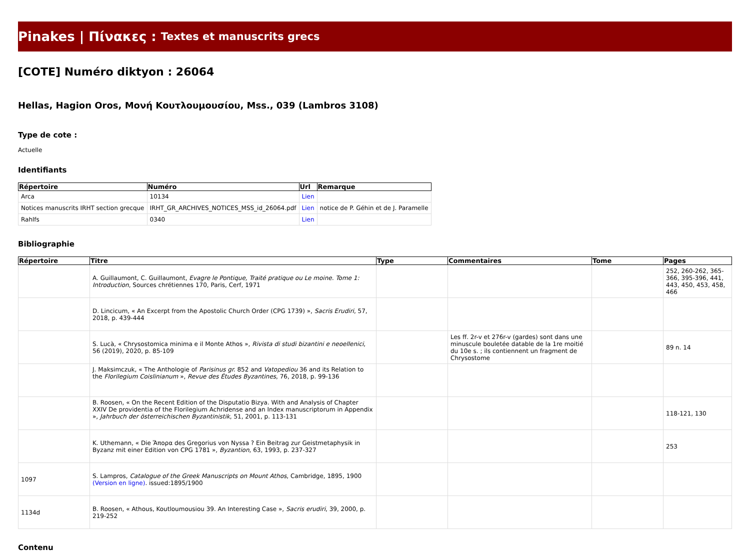Pinakes | Πίνακες : Textes et manuscrits grecs
[COTE] Numéro diktyon : 26064
Hellas, Hagion Oros, Μονή Κουτλουμουσίου, Mss., 039 (Lambros 3108)
Type de cote :
Actuelle
Identifiants
| Répertoire | Numéro | Url | Remarque |
| --- | --- | --- | --- |
| Arca | 10134 | Lien | |
| Notices manuscrits IRHT section grecque | IRHT_GR_ARCHIVES_NOTICES_MSS_id_26064.pdf | Lien | notice de P. Géhin et de J. Paramelle |
| Rahlfs | 0340 | Lien | |
Bibliographie
| Répertoire | Titre | Type | Commentaires | Tome | Pages |
| --- | --- | --- | --- | --- | --- |
| | A. Guillaumont, C. Guillaumont, Evagre le Pontique, Traité pratique ou Le moine. Tome 1: Introduction , Sources chrétiennes 170, Paris, Cerf, 1971 | | | | 252, 260-262, 365-366, 395-396, 441, 443, 450, 453, 458, 466 |
| | D. Lincicum, « An Excerpt from the Apostolic Church Order (CPG 1739) », Sacris Erudiri , 57, 2018, p. 439-444 | | | | |
| | S. Lucà, « Chrysostomica minima e il Monte Athos », Rivista di studi bizantini e neoellenici , 56 (2019), 2020, p. 85-109 | | Les ff. 2r-v et 276r-v (gardes) sont dans une minuscule bouletée datable de la 1re moitié du 10e s. ; ils contiennent un fragment de Chrysostome | | 89 n. 14 |
| | J. Maksimczuk, « The Anthologie of Parisinus gr. 852 and Vatopediou 36 and its Relation to the Florilegium Coislinianum », Revue des Études Byzantines , 76, 2018, p. 99-136 | | | | |
| | B. Roosen, « On the Recent Edition of the Disputatio Bizya. With and Analysis of Chapter XXIV De providentia of the Florilegium Achridense and an Index manuscriptorum in Appendix », Jahrbuch der österreichischen Byzantinistik , 51, 2001, p. 113-131 | | | | 118-121, 130 |
| | K. Uthemann, « Die Ἄπορα des Gregorius von Nyssa ? Ein Beitrag zur Geistmetaphysik in Byzanz mit einer Edition von CPG 1781 », Byzantion , 63, 1993, p. 237-327 | | | | 253 |
| 1097 | S. Lampros, Catalogue of the Greek Manuscripts on Mount Athos , Cambridge, 1895, 1900 (Version en ligne) . issued:1895/1900 | | | | |
| 1134d | B. Roosen, « Athous, Koutloumousiou 39. An Interesting Case », Sacris erudiri , 39, 2000, p. 219-252 | | | | |
Contenu